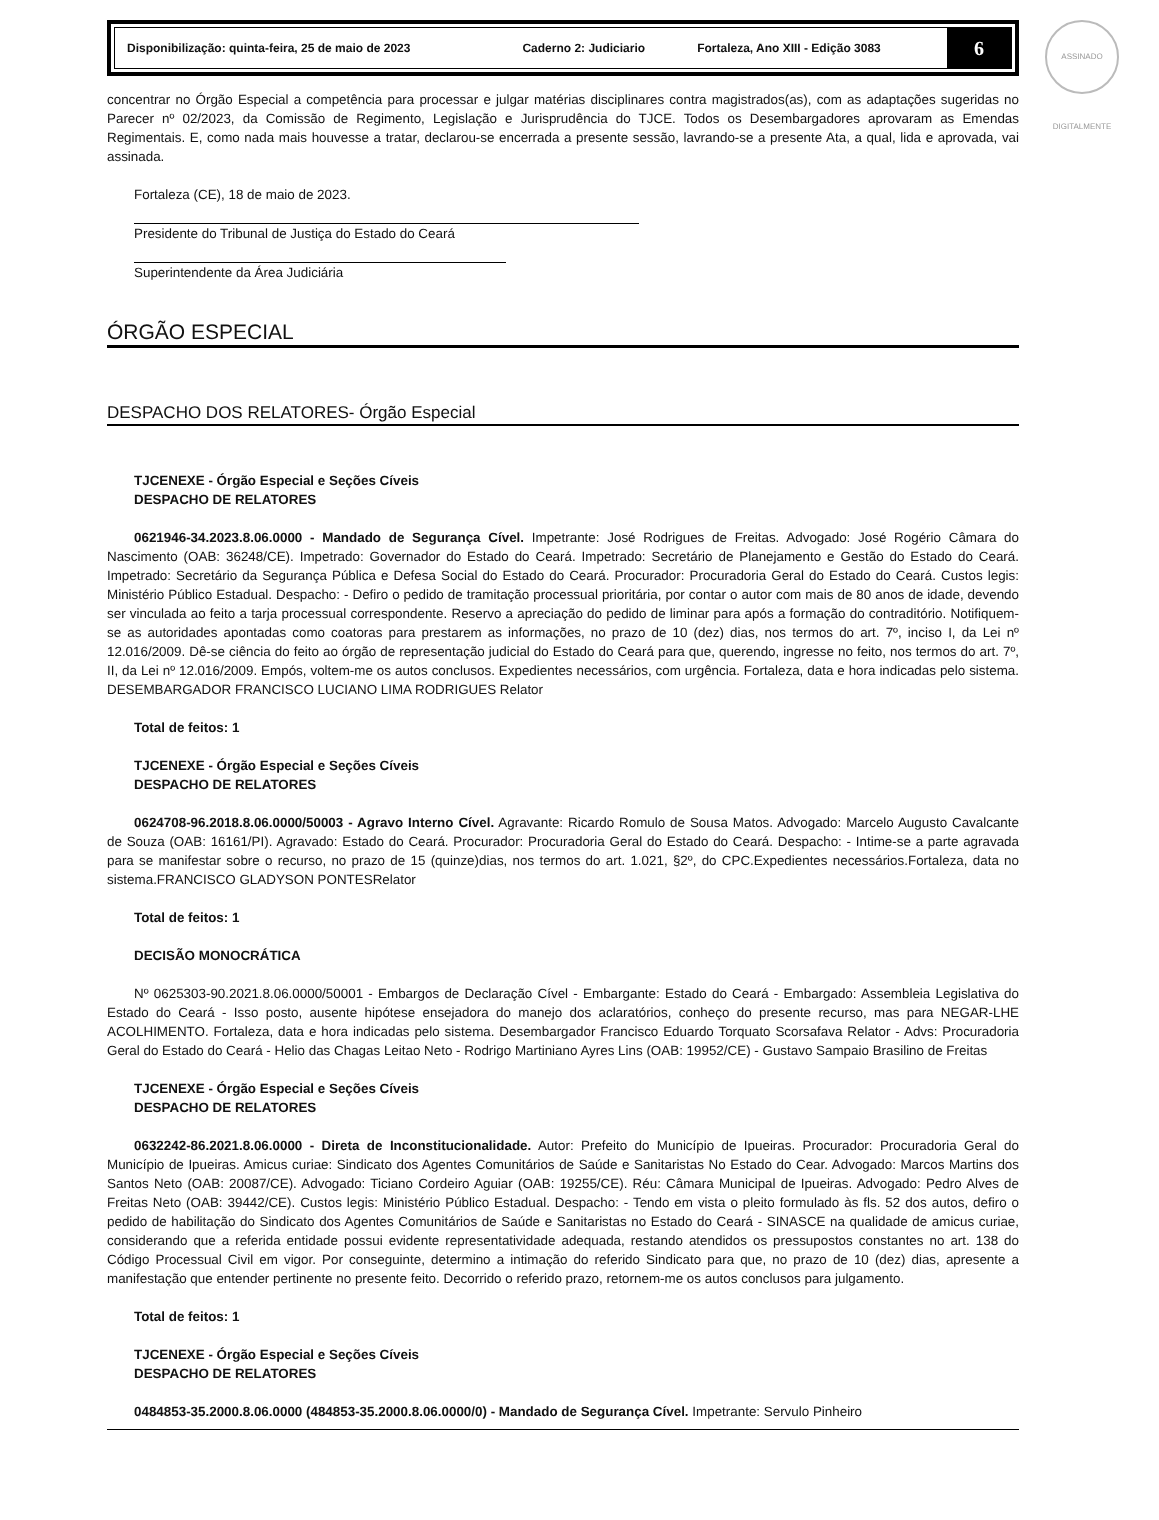ASSINADO DIGITALMENTE
Disponibilização: quinta-feira, 25 de maio de 2023 Caderno 2: Judiciario Fortaleza, Ano XIII - Edição 3083
6
concentrar no Órgão Especial a competência para processar e julgar matérias disciplinares contra magistrados(as), com as adaptações sugeridas no Parecer nº 02/2023, da Comissão de Regimento, Legislação e Jurisprudência do TJCE. Todos os Desembargadores aprovaram as Emendas Regimentais. E, como nada mais houvesse a tratar, declarou-se encerrada a presente sessão, lavrando-se a presente Ata, a qual, lida e aprovada, vai assinada.
Fortaleza (CE), 18 de maio de 2023.
Presidente do Tribunal de Justiça do Estado do Ceará
Superintendente da Área Judiciária
ÓRGÃO ESPECIAL
DESPACHO DOS RELATORES- Órgão Especial
TJCENEXE - Órgão Especial e Seções Cíveis
DESPACHO DE RELATORES
0621946-34.2023.8.06.0000 - Mandado de Segurança Cível. Impetrante: José Rodrigues de Freitas. Advogado: José Rogério Câmara do Nascimento (OAB: 36248/CE). Impetrado: Governador do Estado do Ceará. Impetrado: Secretário de Planejamento e Gestão do Estado do Ceará. Impetrado: Secretário da Segurança Pública e Defesa Social do Estado do Ceará. Procurador: Procuradoria Geral do Estado do Ceará. Custos legis: Ministério Público Estadual. Despacho: - Defiro o pedido de tramitação processual prioritária, por contar o autor com mais de 80 anos de idade, devendo ser vinculada ao feito a tarja processual correspondente. Reservo a apreciação do pedido de liminar para após a formação do contraditório. Notifiquem-se as autoridades apontadas como coatoras para prestarem as informações, no prazo de 10 (dez) dias, nos termos do art. 7º, inciso I, da Lei nº 12.016/2009. Dê-se ciência do feito ao órgão de representação judicial do Estado do Ceará para que, querendo, ingresse no feito, nos termos do art. 7º, II, da Lei nº 12.016/2009. Empós, voltem-me os autos conclusos. Expedientes necessários, com urgência. Fortaleza, data e hora indicadas pelo sistema. DESEMBARGADOR FRANCISCO LUCIANO LIMA RODRIGUES Relator
Total de feitos: 1
TJCENEXE - Órgão Especial e Seções Cíveis
DESPACHO DE RELATORES
0624708-96.2018.8.06.0000/50003 - Agravo Interno Cível. Agravante: Ricardo Romulo de Sousa Matos. Advogado: Marcelo Augusto Cavalcante de Souza (OAB: 16161/PI). Agravado: Estado do Ceará. Procurador: Procuradoria Geral do Estado do Ceará. Despacho: - Intime-se a parte agravada para se manifestar sobre o recurso, no prazo de 15 (quinze)dias, nos termos do art. 1.021, §2º, do CPC.Expedientes necessários.Fortaleza, data no sistema.FRANCISCO GLADYSON PONTESRelator
Total de feitos: 1
DECISÃO MONOCRÁTICA
Nº 0625303-90.2021.8.06.0000/50001 - Embargos de Declaração Cível - Embargante: Estado do Ceará - Embargado: Assembleia Legislativa do Estado do Ceará - Isso posto, ausente hipótese ensejadora do manejo dos aclaratórios, conheço do presente recurso, mas para NEGAR-LHE ACOLHIMENTO. Fortaleza, data e hora indicadas pelo sistema. Desembargador Francisco Eduardo Torquato Scorsafava Relator - Advs: Procuradoria Geral do Estado do Ceará - Helio das Chagas Leitao Neto - Rodrigo Martiniano Ayres Lins (OAB: 19952/CE) - Gustavo Sampaio Brasilino de Freitas
TJCENEXE - Órgão Especial e Seções Cíveis
DESPACHO DE RELATORES
0632242-86.2021.8.06.0000 - Direta de Inconstitucionalidade. Autor: Prefeito do Município de Ipueiras. Procurador: Procuradoria Geral do Município de Ipueiras. Amicus curiae: Sindicato dos Agentes Comunitários de Saúde e Sanitaristas No Estado do Cear. Advogado: Marcos Martins dos Santos Neto (OAB: 20087/CE). Advogado: Ticiano Cordeiro Aguiar (OAB: 19255/CE). Réu: Câmara Municipal de Ipueiras. Advogado: Pedro Alves de Freitas Neto (OAB: 39442/CE). Custos legis: Ministério Público Estadual. Despacho: - Tendo em vista o pleito formulado às fls. 52 dos autos, defiro o pedido de habilitação do Sindicato dos Agentes Comunitários de Saúde e Sanitaristas no Estado do Ceará - SINASCE na qualidade de amicus curiae, considerando que a referida entidade possui evidente representatividade adequada, restando atendidos os pressupostos constantes no art. 138 do Código Processual Civil em vigor. Por conseguinte, determino a intimação do referido Sindicato para que, no prazo de 10 (dez) dias, apresente a manifestação que entender pertinente no presente feito. Decorrido o referido prazo, retornem-me os autos conclusos para julgamento.
Total de feitos: 1
TJCENEXE - Órgão Especial e Seções Cíveis
DESPACHO DE RELATORES
0484853-35.2000.8.06.0000 (484853-35.2000.8.06.0000/0) - Mandado de Segurança Cível. Impetrante: Servulo Pinheiro